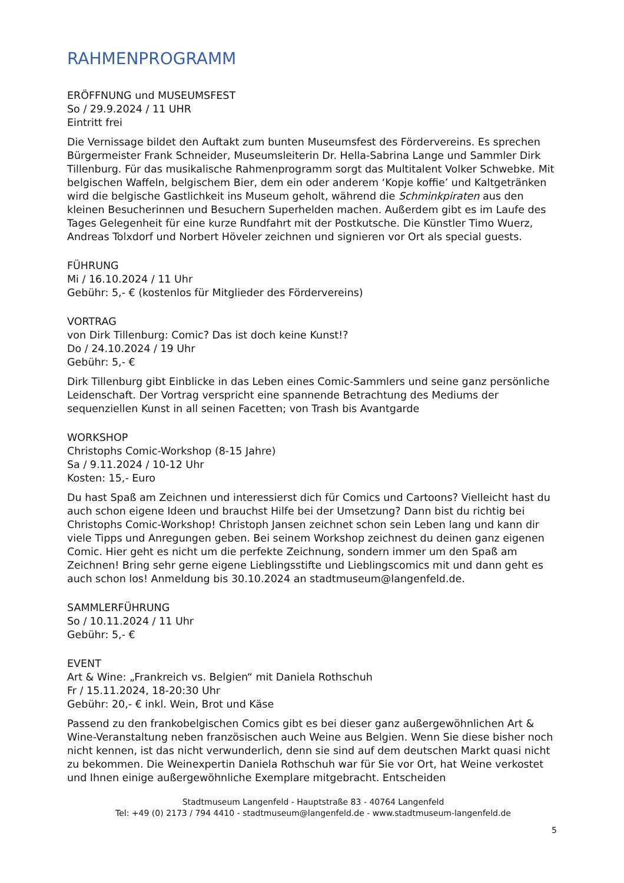RAHMENPROGRAMM
ERÖFFNUNG und MUSEUMSFEST
So / 29.9.2024 / 11 UHR
Eintritt frei
Die Vernissage bildet den Auftakt zum bunten Museumsfest des Fördervereins. Es sprechen Bürgermeister Frank Schneider, Museumsleiterin Dr. Hella-Sabrina Lange und Sammler Dirk Tillenburg. Für das musikalische Rahmenprogramm sorgt das Multitalent Volker Schwebke. Mit belgischen Waffeln, belgischem Bier, dem ein oder anderem ‘Kopje koffie’ und Kaltgetränken wird die belgische Gastlichkeit ins Museum geholt, während die Schminkpiraten aus den kleinen Besucherinnen und Besuchern Superhelden machen. Außerdem gibt es im Laufe des Tages Gelegenheit für eine kurze Rundfahrt mit der Postkutsche. Die Künstler Timo Wuerz, Andreas Tolxdorf und Norbert Höveler zeichnen und signieren vor Ort als special guests.
FÜHRUNG
Mi / 16.10.2024 / 11 Uhr
Gebühr: 5,- € (kostenlos für Mitglieder des Fördervereins)
VORTRAG
von Dirk Tillenburg: Comic? Das ist doch keine Kunst!?
Do / 24.10.2024 / 19 Uhr
Gebühr: 5,- €
Dirk Tillenburg gibt Einblicke in das Leben eines Comic-Sammlers und seine ganz persönliche Leidenschaft. Der Vortrag verspricht eine spannende Betrachtung des Mediums der sequenziellen Kunst in all seinen Facetten; von Trash bis Avantgarde
WORKSHOP
Christophs Comic-Workshop (8-15 Jahre)
Sa / 9.11.2024 / 10-12 Uhr
Kosten: 15,- Euro
Du hast Spaß am Zeichnen und interessierst dich für Comics und Cartoons? Vielleicht hast du auch schon eigene Ideen und brauchst Hilfe bei der Umsetzung? Dann bist du richtig bei Christophs Comic-Workshop! Christoph Jansen zeichnet schon sein Leben lang und kann dir viele Tipps und Anregungen geben. Bei seinem Workshop zeichnest du deinen ganz eigenen Comic. Hier geht es nicht um die perfekte Zeichnung, sondern immer um den Spaß am Zeichnen! Bring sehr gerne eigene Lieblingsstifte und Lieblingscomics mit und dann geht es auch schon los! Anmeldung bis 30.10.2024 an stadtmuseum@langenfeld.de.
SAMMLERFÜHRUNG
So / 10.11.2024 / 11 Uhr
Gebühr: 5,- €
EVENT
Art & Wine: „Frankreich vs. Belgien“ mit Daniela Rothschuh
Fr / 15.11.2024, 18-20:30 Uhr
Gebühr: 20,- € inkl. Wein, Brot und Käse
Passend zu den frankobelgischen Comics gibt es bei dieser ganz außergewöhnlichen Art & Wine-Veranstaltung neben französischen auch Weine aus Belgien. Wenn Sie diese bisher noch nicht kennen, ist das nicht verwunderlich, denn sie sind auf dem deutschen Markt quasi nicht zu bekommen. Die Weinexpertin Daniela Rothschuh war für Sie vor Ort, hat Weine verkostet und Ihnen einige außergewöhnliche Exemplare mitgebracht. Entscheiden
Stadtmuseum Langenfeld - Hauptstraße 83 - 40764 Langenfeld
Tel: +49 (0) 2173 / 794 4410 - stadtmuseum@langenfeld.de - www.stadtmuseum-langenfeld.de
5